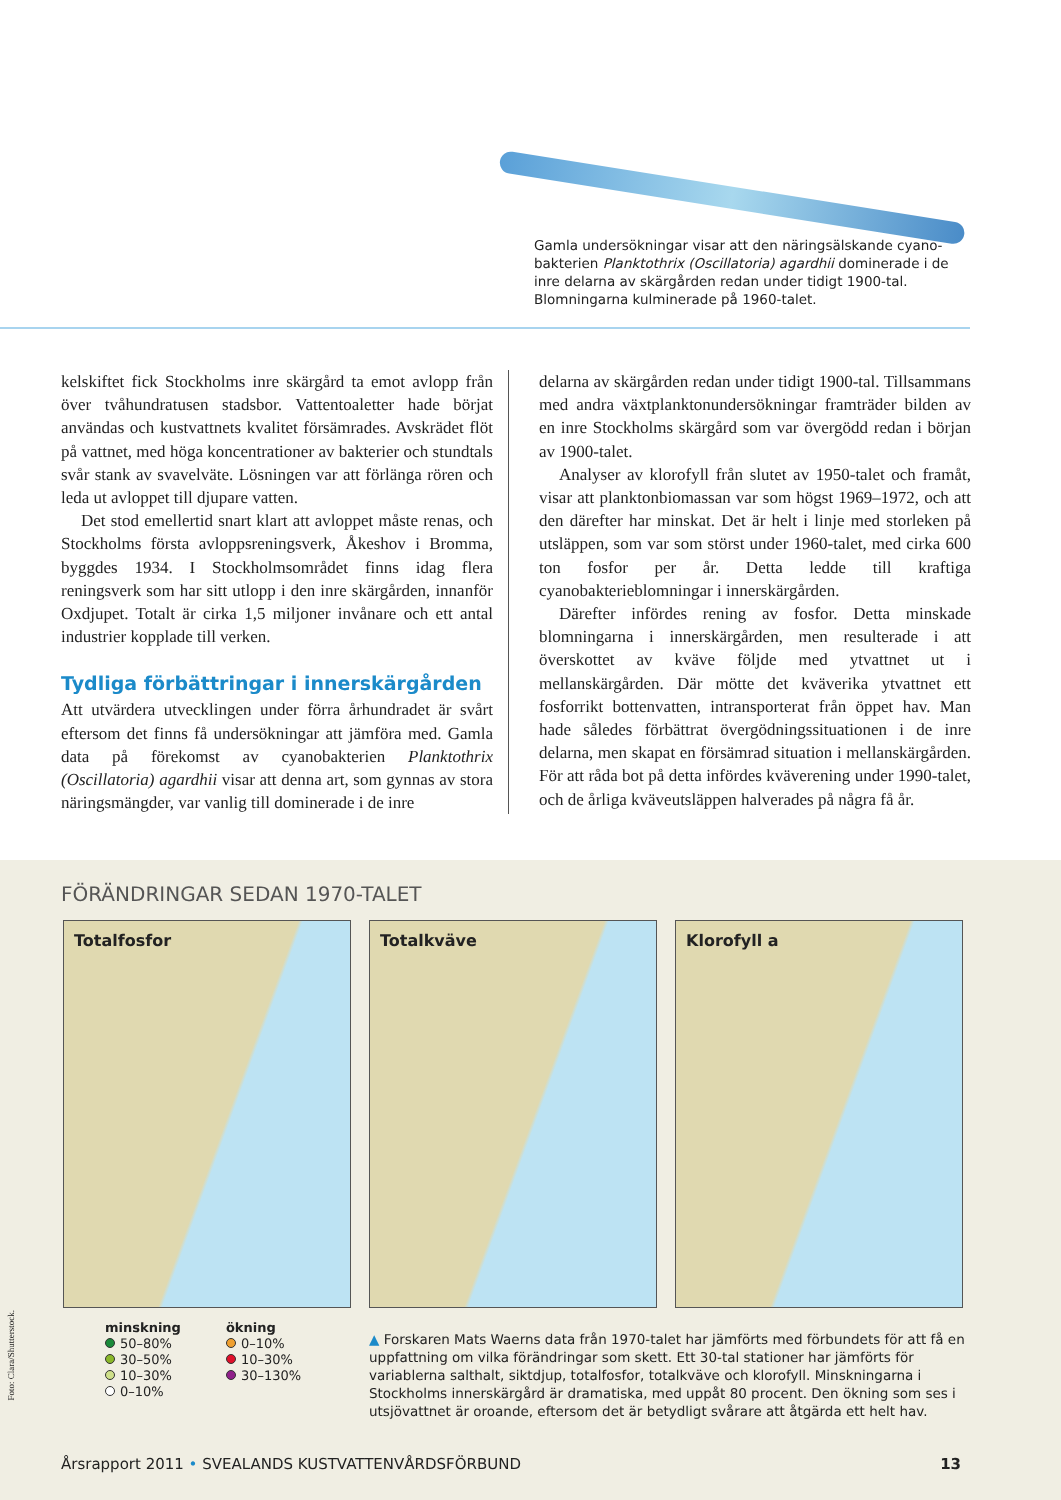Gamla undersökningar visar att den näringsälskande cyano­bakterien Planktothrix (Oscillatoria) agardhii dominerade i de inre delarna av skärgården redan under tidigt 1900-tal. Blomningarna kulminerade på 1960-talet.
kelskiftet fick Stockholms inre skärgård ta emot avlopp från över tvåhundratusen stadsbor. Vattentoaletter hade börjat användas och kustvattnets kvalitet försämrades. Avskrädet flöt på vattnet, med höga koncentrationer av bakterier och stundtals svår stank av svavelväte. Lösningen var att förlänga rören och leda ut avloppet till djupare vatten.
Det stod emellertid snart klart att avloppet måste renas, och Stockholms första avloppsreningsverk, Åkeshov i Bromma, byggdes 1934. I Stockholmsområdet finns idag flera reningsverk som har sitt utlopp i den inre skärgården, innanför Oxdjupet. Totalt är cirka 1,5 miljoner invånare och ett antal industrier kopplade till verken.
Tydliga förbättringar i innerskärgården
Att utvärdera utvecklingen under förra århundradet är svårt eftersom det finns få undersökningar att jämföra med. Gamla data på förekomst av cyanobakterien Planktothrix (Oscillatoria) agardhii visar att denna art, som gynnas av stora näringsmängder, var vanlig till dominerade i de inre
delarna av skärgården redan under tidigt 1900-tal. Tillsammans med andra växtplanktonundersökningar framträder bilden av en inre Stockholms skärgård som var övergödd redan i början av 1900-talet.
Analyser av klorofyll från slutet av 1950-talet och framåt, visar att planktonbiomassan var som högst 1969–1972, och att den därefter har minskat. Det är helt i linje med storleken på utsläppen, som var som störst under 1960-talet, med cirka 600 ton fosfor per år. Detta ledde till kraftiga cyanobakterieblomningar i innerskärgården.
Därefter infördes rening av fosfor. Detta minskade blomningarna i innerskärgården, men resulterade i att överskottet av kväve följde med ytvattnet ut i mellanskärgården. Där mötte det kväverika ytvattnet ett fosforrikt bottenvatten, intransporterat från öppet hav. Man hade således förbättrat övergödningssituationen i de inre delarna, men skapat en försämrad situation i mellanskärgården. För att råda bot på detta infördes kväverening under 1990-talet, och de årliga kväveutsläppen halverades på några få år.
FÖRÄNDRINGAR SEDAN 1970-TALET
Totalfosfor Totalkväve Klorofyll a
minskning
50–80%
30–50%
10–30%
0–10%
ökning
0–10%
10–30%
30–130%
▲ Forskaren Mats Waerns data från 1970-talet har jämförts med förbundets för att få en uppfattning om vilka förändringar som skett. Ett 30-tal stationer har jämförts för variablerna salthalt, siktdjup, totalfosfor, totalkväve och klorofyll. Minskningarna i Stockholms innerskärgård är dramatiska, med uppåt 80 procent. Den ökning som ses i utsjövattnet är oroande, eftersom det är betydligt svårare att åtgärda ett helt hav.
Årsrapport 2011 • SVEALANDS KUSTVATTENVÅRDSFÖRBUND 13
Foto: Clara/Shutterstock.